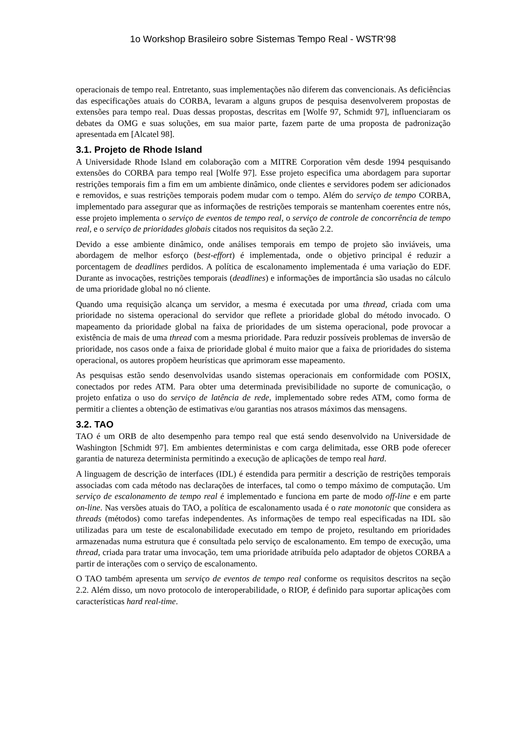1o Workshop Brasileiro sobre Sistemas Tempo Real - WSTR'98
operacionais de tempo real. Entretanto, suas implementações não diferem das convencionais. As deficiências das especificações atuais do CORBA, levaram a alguns grupos de pesquisa desenvolverem propostas de extensões para tempo real. Duas dessas propostas, descritas em [Wolfe 97, Schmidt 97], influenciaram os debates da OMG e suas soluções, em sua maior parte, fazem parte de uma proposta de padronização apresentada em [Alcatel 98].
3.1. Projeto de Rhode Island
A Universidade Rhode Island em colaboração com a MITRE Corporation vêm desde 1994 pesquisando extensões do CORBA para tempo real [Wolfe 97]. Esse projeto especifica uma abordagem para suportar restrições temporais fim a fim em um ambiente dinâmico, onde clientes e servidores podem ser adicionados e removidos, e suas restrições temporais podem mudar com o tempo. Além do serviço de tempo CORBA, implementado para assegurar que as informações de restrições temporais se mantenham coerentes entre nós, esse projeto implementa o serviço de eventos de tempo real, o serviço de controle de concorrência de tempo real, e o serviço de prioridades globais citados nos requisitos da seção 2.2.
Devido a esse ambiente dinâmico, onde análises temporais em tempo de projeto são inviáveis, uma abordagem de melhor esforço (best-effort) é implementada, onde o objetivo principal é reduzir a porcentagem de deadlines perdidos. A política de escalonamento implementada é uma variação do EDF. Durante as invocações, restrições temporais (deadlines) e informações de importância são usadas no cálculo de uma prioridade global no nó cliente.
Quando uma requisição alcança um servidor, a mesma é executada por uma thread, criada com uma prioridade no sistema operacional do servidor que reflete a prioridade global do método invocado. O mapeamento da prioridade global na faixa de prioridades de um sistema operacional, pode provocar a existência de mais de uma thread com a mesma prioridade. Para reduzir possíveis problemas de inversão de prioridade, nos casos onde a faixa de prioridade global é muito maior que a faixa de prioridades do sistema operacional, os autores propõem heurísticas que aprimoram esse mapeamento.
As pesquisas estão sendo desenvolvidas usando sistemas operacionais em conformidade com POSIX, conectados por redes ATM. Para obter uma determinada previsibilidade no suporte de comunicação, o projeto enfatiza o uso do serviço de latência de rede, implementado sobre redes ATM, como forma de permitir a clientes a obtenção de estimativas e/ou garantias nos atrasos máximos das mensagens.
3.2. TAO
TAO é um ORB de alto desempenho para tempo real que está sendo desenvolvido na Universidade de Washington [Schmidt 97]. Em ambientes deterministas e com carga delimitada, esse ORB pode oferecer garantia de natureza determinista permitindo a execução de aplicações de tempo real hard.
A linguagem de descrição de interfaces (IDL) é estendida para permitir a descrição de restrições temporais associadas com cada método nas declarações de interfaces, tal como o tempo máximo de computação. Um serviço de escalonamento de tempo real é implementado e funciona em parte de modo off-line e em parte on-line. Nas versões atuais do TAO, a política de escalonamento usada é o rate monotonic que considera as threads (métodos) como tarefas independentes. As informações de tempo real especificadas na IDL são utilizadas para um teste de escalonabilidade executado em tempo de projeto, resultando em prioridades armazenadas numa estrutura que é consultada pelo serviço de escalonamento. Em tempo de execução, uma thread, criada para tratar uma invocação, tem uma prioridade atribuída pelo adaptador de objetos CORBA a partir de interações com o serviço de escalonamento.
O TAO também apresenta um serviço de eventos de tempo real conforme os requisitos descritos na seção 2.2. Além disso, um novo protocolo de interoperabilidade, o RIOP, é definido para suportar aplicações com características hard real-time.